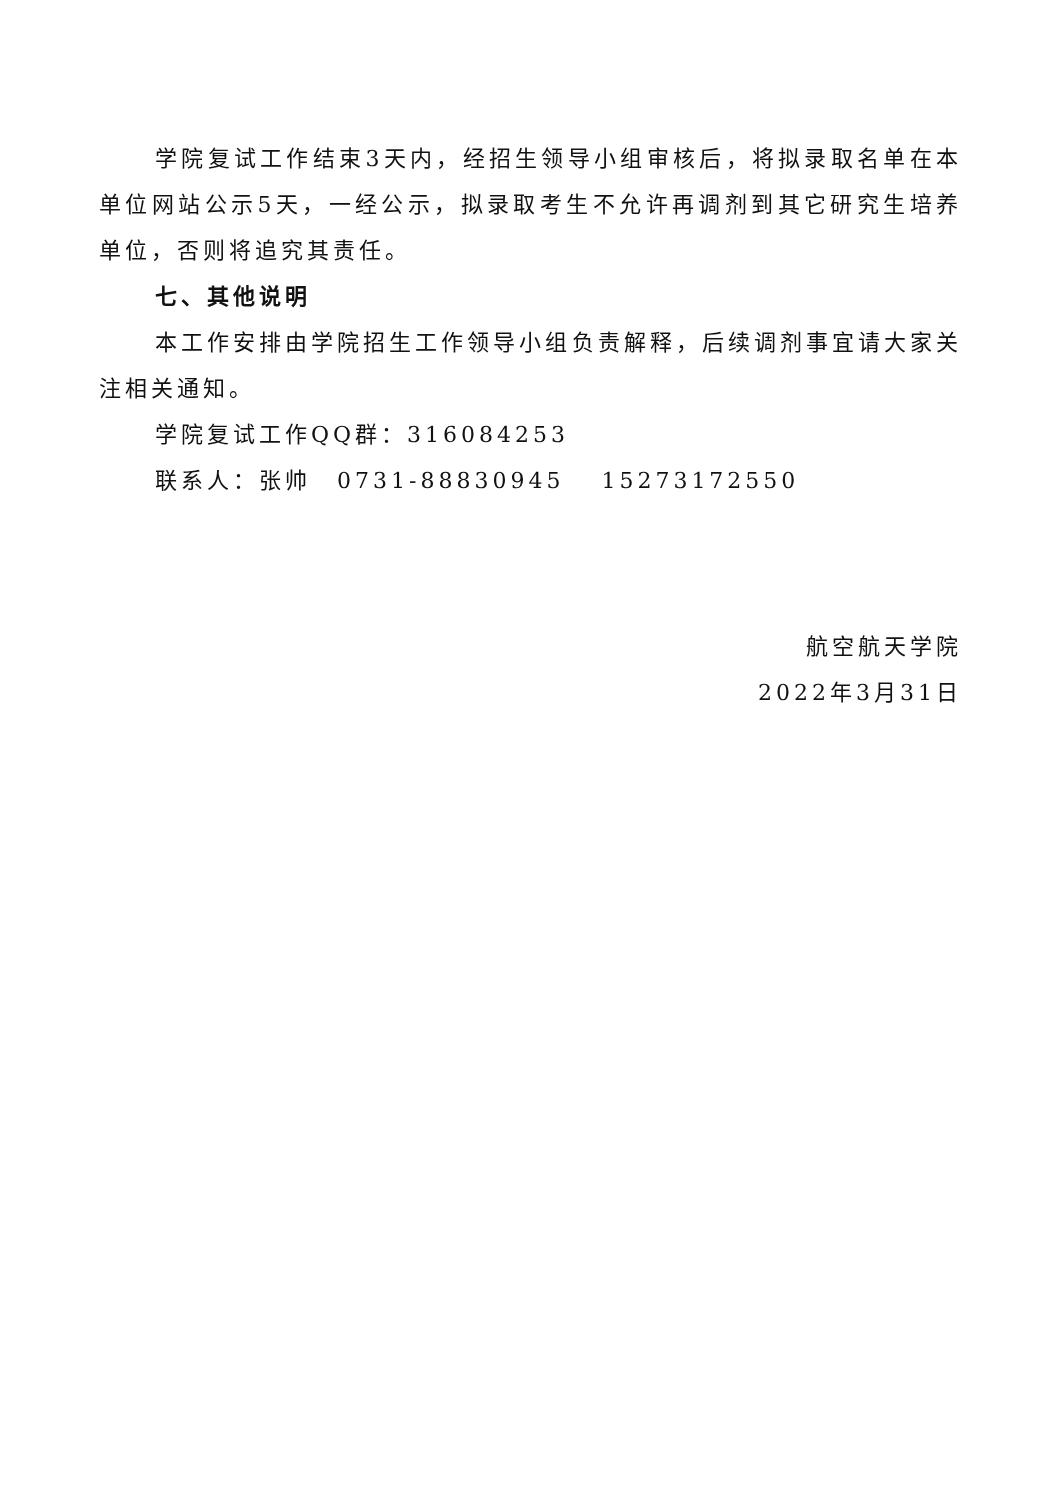学院复试工作结束3天内，经招生领导小组审核后，将拟录取名单在本单位网站公示5天，一经公示，拟录取考生不允许再调剂到其它研究生培养单位，否则将追究其责任。
七、其他说明
本工作安排由学院招生工作领导小组负责解释，后续调剂事宜请大家关注相关通知。
学院复试工作QQ群：316084253
联系人：张帅　0731-88830945　 15273172550
航空航天学院
2022年3月31日